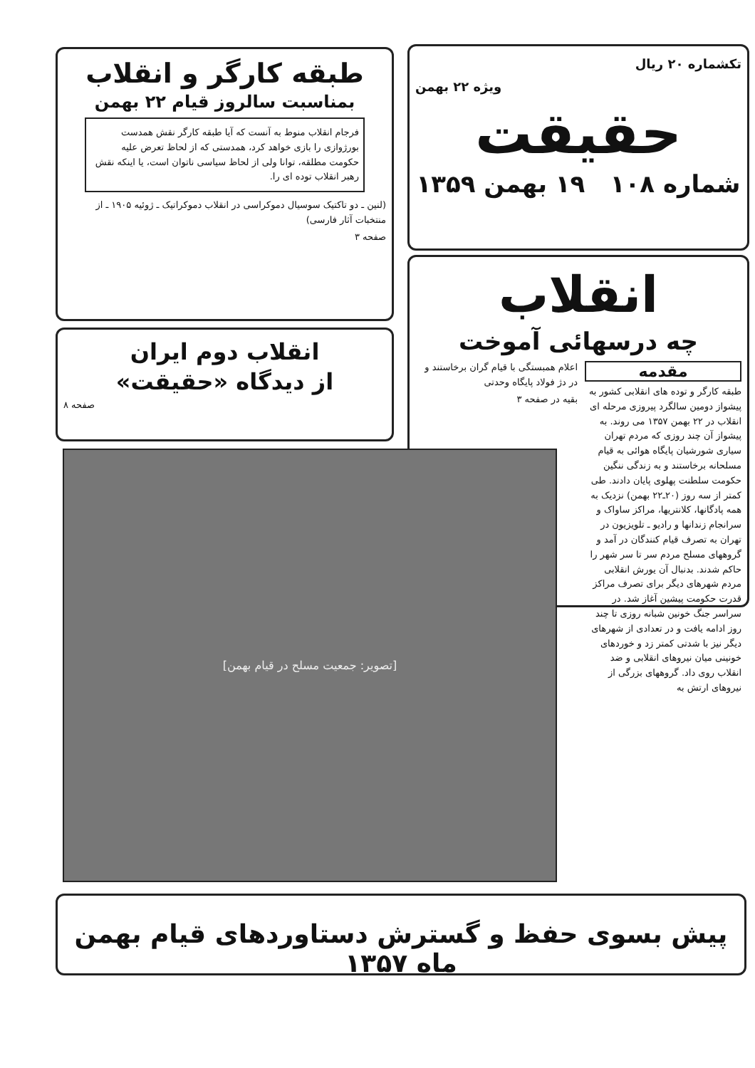تکشماره ۲۰ ریال
ویژه ۲۲ بهمن
حقیقت
شماره ۱۰۸ ۱۹ بهمن ۱۳۵۹
طبقه کارگر و انقلاب
بمناسبت سالروز قیام ۲۲ بهمن
فرجام انقلاب منوط به آنست که آیا طبقه کارگر نقش همدست بورژوازی را بازی خواهد کرد، همدستی که از لحاظ تعرض علیه حکومت مطلقه، توانا ولی از لحاظ سیاسی ناتوان است، یا اینکه نقش رهبر انقلاب توده ای را.
(لنین ـ دو تاکتیک سوسیال دموکراسی در انقلاب دموکراتیک ـ ژوئیه ۱۹۰۵ ـ از منتخبات آثار فارسی)
صفحه ۳
انقلاب دوم ایران
از دیدگاه «حقیقت»
صفحه ۸
انقلاب
چه درسهائی آموخت
مقدمه
طبقه کارگر و توده های انقلابی کشور به پیشواز دومین سالگرد پیروزی مرحله ای انقلاب در ۲۲ بهمن ۱۳۵۷ می روند. به پیشواز آن چند روزی که مردم تهران سیاری شورشیان پایگاه هوائی به قیام مسلحانه برخاستند و به زندگی ننگین حکومت سلطنت پهلوی پایان دادند. طی کمتر از سه روز (۲۰ـ۲۲ بهمن) نزدیک به همه پادگانها، کلانتریها، مراکز ساواک و سرانجام زندانها و رادیو ـ تلویزیون در تهران به تصرف قیام کنندگان در آمد و گروههای مسلح مردم سر تا سر شهر را حاکم شدند. بدنبال آن یورش انقلابی مردم شهرهای دیگر برای تصرف مراکز قدرت حکومت پیشین آغاز شد. در سراسر جنگ خونین شبانه روزی تا چند روز ادامه یافت و در تعدادی از شهرهای دیگر نیز با شدتی کمتر زد و خوردهای خونینی میان نیروهای انقلابی و ضد انقلاب روی داد. گروههای بزرگی از نیروهای ارتش به
اعلام همبستگی با قیام گران برخاستند و در دژ فولاد پایگاه وحدتی
بقیه در صفحه ۳
[تصویر: جمعیت مسلح در قیام بهمن]
پیش بسوی حفظ و گسترش دستاوردهای قیام بهمن ماه ۱۳۵۷